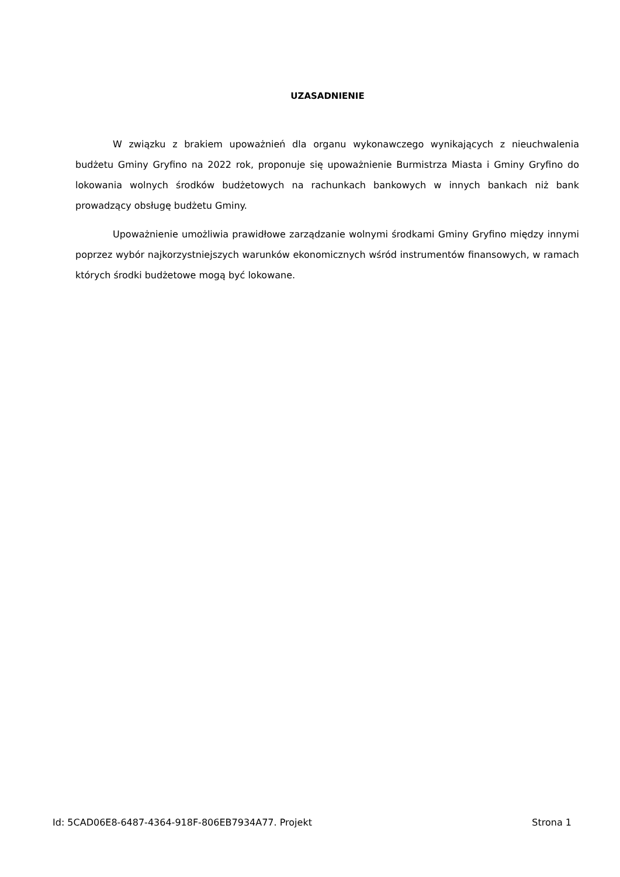UZASADNIENIE
W związku z brakiem upoważnień dla organu wykonawczego wynikających z nieuchwalenia budżetu Gminy Gryfino na 2022 rok, proponuje się upoważnienie Burmistrza Miasta i Gminy Gryfino do lokowania wolnych środków budżetowych na rachunkach bankowych w innych bankach niż bank prowadzący obsługę budżetu Gminy.
Upoważnienie umożliwia prawidłowe zarządzanie wolnymi środkami Gminy Gryfino między innymi poprzez wybór najkorzystniejszych warunków ekonomicznych wśród instrumentów finansowych, w ramach których środki budżetowe mogą być lokowane.
Id: 5CAD06E8-6487-4364-918F-806EB7934A77. Projekt Strona 1